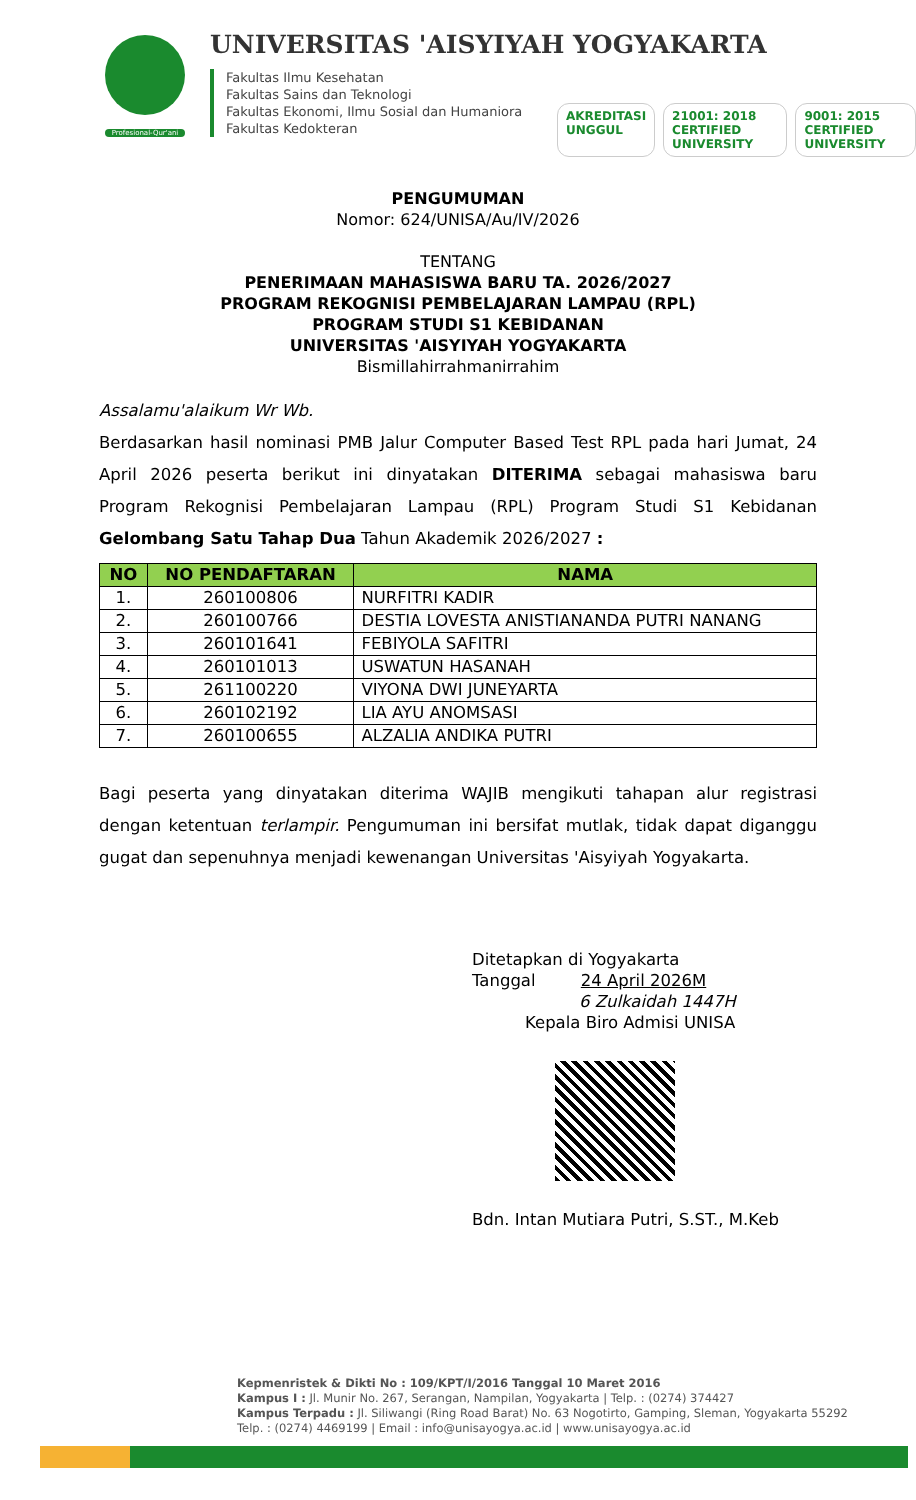Profesional-Qur'ani
UNIVERSITAS 'AISYIYAH YOGYAKARTA
Fakultas Ilmu Kesehatan
Fakultas Sains dan Teknologi
Fakultas Ekonomi, Ilmu Sosial dan Humaniora
Fakultas Kedokteran
AKREDITASI UNGGUL 21001: 2018 CERTIFIED UNIVERSITY
9001: 2015 CERTIFIED UNIVERSITY
PENGUMUMAN
Nomor: 624/UNISA/Au/IV/2026
TENTANG
PENERIMAAN MAHASISWA BARU TA. 2026/2027
PROGRAM REKOGNISI PEMBELAJARAN LAMPAU (RPL)
PROGRAM STUDI S1 KEBIDANAN
UNIVERSITAS 'AISYIYAH YOGYAKARTA
Bismillahirrahmanirrahim
Assalamu'alaikum Wr Wb.
Berdasarkan hasil nominasi PMB Jalur Computer Based Test RPL pada hari Jumat, 24 April 2026 peserta berikut ini dinyatakan DITERIMA sebagai mahasiswa baru Program Rekognisi Pembelajaran Lampau (RPL) Program Studi S1 Kebidanan Gelombang Satu Tahap Dua Tahun Akademik 2026/2027 :
| NO | NO PENDAFTARAN | NAMA |
| --- | --- | --- |
| 1. | 260100806 | NURFITRI KADIR |
| 2. | 260100766 | DESTIA LOVESTA ANISTIANANDA PUTRI NANANG |
| 3. | 260101641 | FEBIYOLA SAFITRI |
| 4. | 260101013 | USWATUN HASANAH |
| 5. | 261100220 | VIYONA DWI JUNEYARTA |
| 6. | 260102192 | LIA AYU ANOMSASI |
| 7. | 260100655 | ALZALIA ANDIKA PUTRI |
Bagi peserta yang dinyatakan diterima WAJIB mengikuti tahapan alur registrasi dengan ketentuan terlampir. Pengumuman ini bersifat mutlak, tidak dapat diganggu gugat dan sepenuhnya menjadi kewenangan Universitas 'Aisyiyah Yogyakarta.
Ditetapkan di Yogyakarta
Tanggal 24 April 2026M
6 Zulkaidah 1447H
Kepala Biro Admisi UNISA
Bdn. Intan Mutiara Putri, S.ST., M.Keb
Kepmenristek & Dikti No : 109/KPT/I/2016 Tanggal 10 Maret 2016
Kampus I : Jl. Munir No. 267, Serangan, Nampilan, Yogyakarta | Telp. : (0274) 374427
Kampus Terpadu : Jl. Siliwangi (Ring Road Barat) No. 63 Nogotirto, Gamping, Sleman, Yogyakarta 55292
Telp. : (0274) 4469199 | Email : info@unisayogya.ac.id | www.unisayogya.ac.id